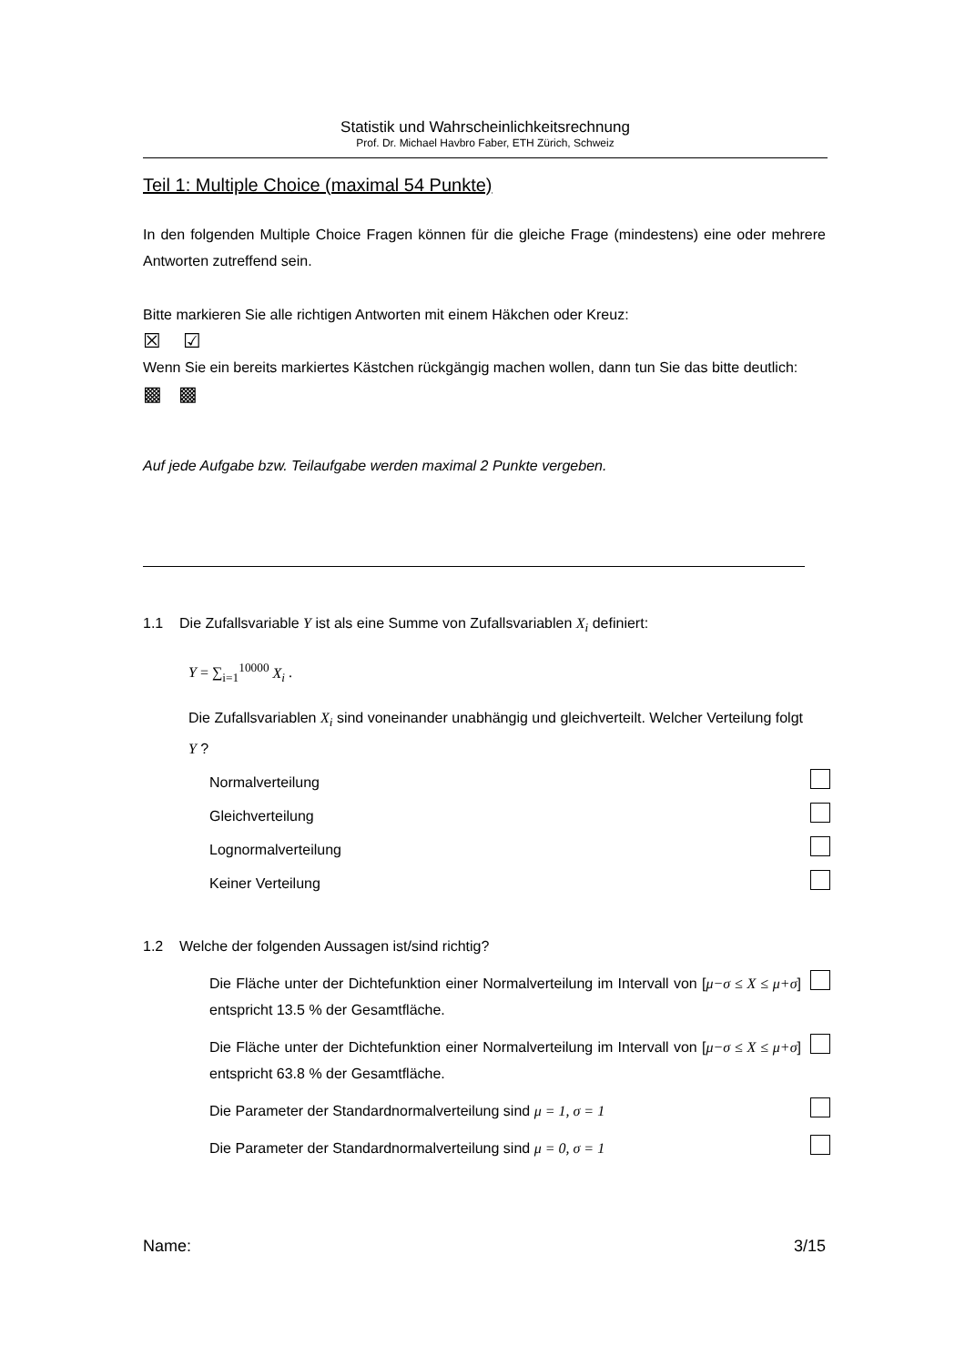Statistik und Wahrscheinlichkeitsrechnung
Prof. Dr. Michael Havbro Faber, ETH Zürich, Schweiz
Teil 1: Multiple Choice (maximal 54 Punkte)
In den folgenden Multiple Choice Fragen können für die gleiche Frage (mindestens) eine oder mehrere Antworten zutreffend sein.
Bitte markieren Sie alle richtigen Antworten mit einem Häkchen oder Kreuz:
☒ ☑
Wenn Sie ein bereits markiertes Kästchen rückgängig machen wollen, dann tun Sie das bitte deutlich:
▩ ▩
Auf jede Aufgabe bzw. Teilaufgabe werden maximal 2 Punkte vergeben.
1.1 Die Zufallsvariable Y ist als eine Summe von Zufallsvariablen X<sub>i</sub> definiert:
Y = ∑<sub>i=1</sub><sup>10000</sup> X<sub>i</sub> .
Die Zufallsvariablen X<sub>i</sub> sind voneinander unabhängig und gleichverteilt. Welcher Verteilung folgt Y ?
Normalverteilung
Gleichverteilung
Lognormalverteilung
Keiner Verteilung
1.2 Welche der folgenden Aussagen ist/sind richtig?
Die Fläche unter der Dichtefunktion einer Normalverteilung im Intervall von [μ−σ ≤ X ≤ μ+σ] entspricht 13.5 % der Gesamtfläche.
Die Fläche unter der Dichtefunktion einer Normalverteilung im Intervall von [μ−σ ≤ X ≤ μ+σ] entspricht 63.8 % der Gesamtfläche.
Die Parameter der Standardnormalverteilung sind μ = 1, σ = 1
Die Parameter der Standardnormalverteilung sind μ = 0, σ = 1
Name: 3/15